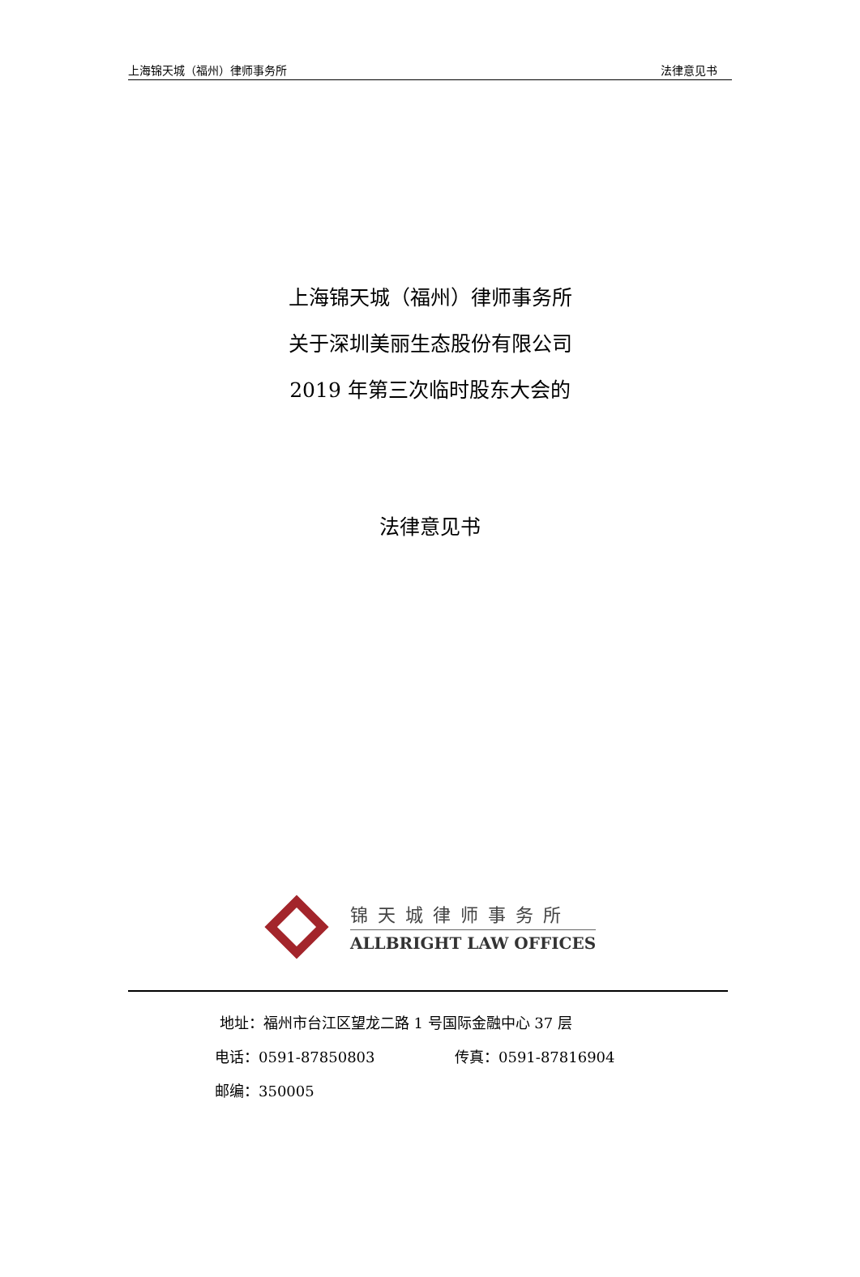上海锦天城（福州）律师事务所 法律意见书
上海锦天城（福州）律师事务所
关于深圳美丽生态股份有限公司
2019 年第三次临时股东大会的
法律意见书
锦天城律师事务所
ALLBRIGHT LAW OFFICES
地址：福州市台江区望龙二路 1 号国际金融中心 37 层
电话：0591-87850803 传真：0591-87816904
邮编：350005